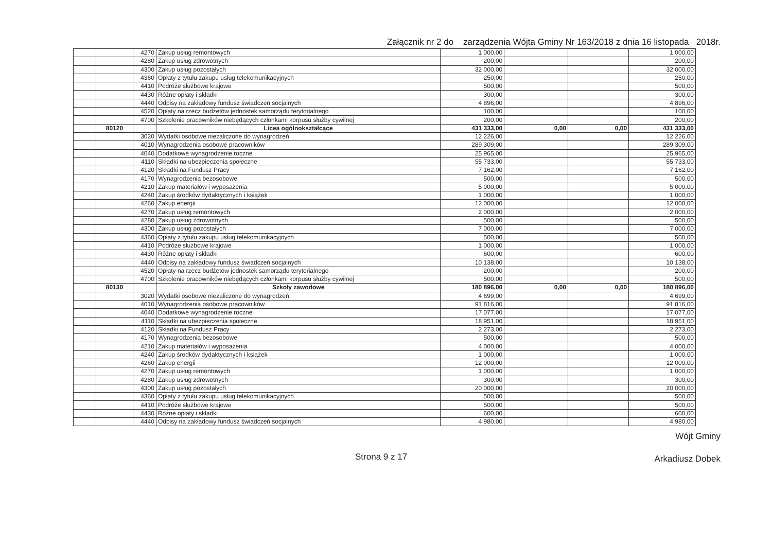Załącznik nr 2 do zarządzenia Wójta Gminy Nr 163/2018 z dnia 16 listopada 2018r.
| | | 4270 | Zakup usług remontowych | 1 000,00 | | | 1 000,00 |
| | | 4280 | Zakup usług zdrowotnych | 200,00 | | | 200,00 |
| | | 4300 | Zakup usług pozostałych | 32 000,00 | | | 32 000,00 |
| | | 4360 | Opłaty z tytułu zakupu usług telekomunikacyjnych | 250,00 | | | 250,00 |
| | | 4410 | Podróże służbowe krajowe | 500,00 | | | 500,00 |
| | | 4430 | Różne opłaty i składki | 300,00 | | | 300,00 |
| | | 4440 | Odpisy na zakładowy fundusz świadczeń socjalnych | 4 896,00 | | | 4 896,00 |
| | | 4520 | Opłaty na rzecz budżetów jednostek samorządu terytorialnego | 100,00 | | | 100,00 |
| | | 4700 | Szkolenie pracowników niebędących członkami korpusu służby cywilnej | 200,00 | | | 200,00 |
| | 80120 | | Licea ogólnokształcące | 431 333,00 | 0,00 | 0,00 | 431 333,00 |
| | | 3020 | Wydatki osobowe niezaliczone do wynagrodzeń | 12 226,00 | | | 12 226,00 |
| | | 4010 | Wynagrodzenia osobowe pracowników | 289 309,00 | | | 289 309,00 |
| | | 4040 | Dodatkowe wynagrodzenie roczne | 25 965,00 | | | 25 965,00 |
| | | 4110 | Składki na ubezpieczenia społeczne | 55 733,00 | | | 55 733,00 |
| | | 4120 | Składki na Fundusz Pracy | 7 162,00 | | | 7 162,00 |
| | | 4170 | Wynagrodzenia bezosobowe | 500,00 | | | 500,00 |
| | | 4210 | Zakup materiałów i wyposażenia | 5 000,00 | | | 5 000,00 |
| | | 4240 | Zakup środków dydaktycznych i książek | 1 000,00 | | | 1 000,00 |
| | | 4260 | Zakup energii | 12 000,00 | | | 12 000,00 |
| | | 4270 | Zakup usług remontowych | 2 000,00 | | | 2 000,00 |
| | | 4280 | Zakup usług zdrowotnych | 500,00 | | | 500,00 |
| | | 4300 | Zakup usług pozostałych | 7 000,00 | | | 7 000,00 |
| | | 4360 | Opłaty z tytułu zakupu usług telekomunikacyjnych | 500,00 | | | 500,00 |
| | | 4410 | Podróże służbowe krajowe | 1 000,00 | | | 1 000,00 |
| | | 4430 | Różne opłaty i składki | 600,00 | | | 600,00 |
| | | 4440 | Odpisy na zakładowy fundusz świadczeń socjalnych | 10 138,00 | | | 10 138,00 |
| | | 4520 | Opłaty na rzecz budżetów jednostek samorządu terytorialnego | 200,00 | | | 200,00 |
| | | 4700 | Szkolenie pracowników niebędących członkami korpusu służby cywilnej | 500,00 | | | 500,00 |
| | 80130 | | Szkoły zawodowe | 180 896,00 | 0,00 | 0,00 | 180 896,00 |
| | | 3020 | Wydatki osobowe niezaliczone do wynagrodzeń | 4 699,00 | | | 4 699,00 |
| | | 4010 | Wynagrodzenia osobowe pracowników | 91 816,00 | | | 91 816,00 |
| | | 4040 | Dodatkowe wynagrodzenie roczne | 17 077,00 | | | 17 077,00 |
| | | 4110 | Składki na ubezpieczenia społeczne | 18 951,00 | | | 18 951,00 |
| | | 4120 | Składki na Fundusz Pracy | 2 273,00 | | | 2 273,00 |
| | | 4170 | Wynagrodzenia bezosobowe | 500,00 | | | 500,00 |
| | | 4210 | Zakup materiałów i wyposażenia | 4 000,00 | | | 4 000,00 |
| | | 4240 | Zakup środków dydaktycznych i książek | 1 000,00 | | | 1 000,00 |
| | | 4260 | Zakup energii | 12 000,00 | | | 12 000,00 |
| | | 4270 | Zakup usług remontowych | 1 000,00 | | | 1 000,00 |
| | | 4280 | Zakup usług zdrowotnych | 300,00 | | | 300,00 |
| | | 4300 | Zakup usług pozostałych | 20 000,00 | | | 20 000,00 |
| | | 4360 | Opłaty z tytułu zakupu usług telekomunikacyjnych | 500,00 | | | 500,00 |
| | | 4410 | Podróże służbowe krajowe | 500,00 | | | 500,00 |
| | | 4430 | Różne opłaty i składki | 600,00 | | | 600,00 |
| | | 4440 | Odpisy na zakładowy fundusz świadczeń socjalnych | 4 980,00 | | | 4 980,00 |
Strona 9 z 17
Wójt Gminy
Arkadiusz Dobek